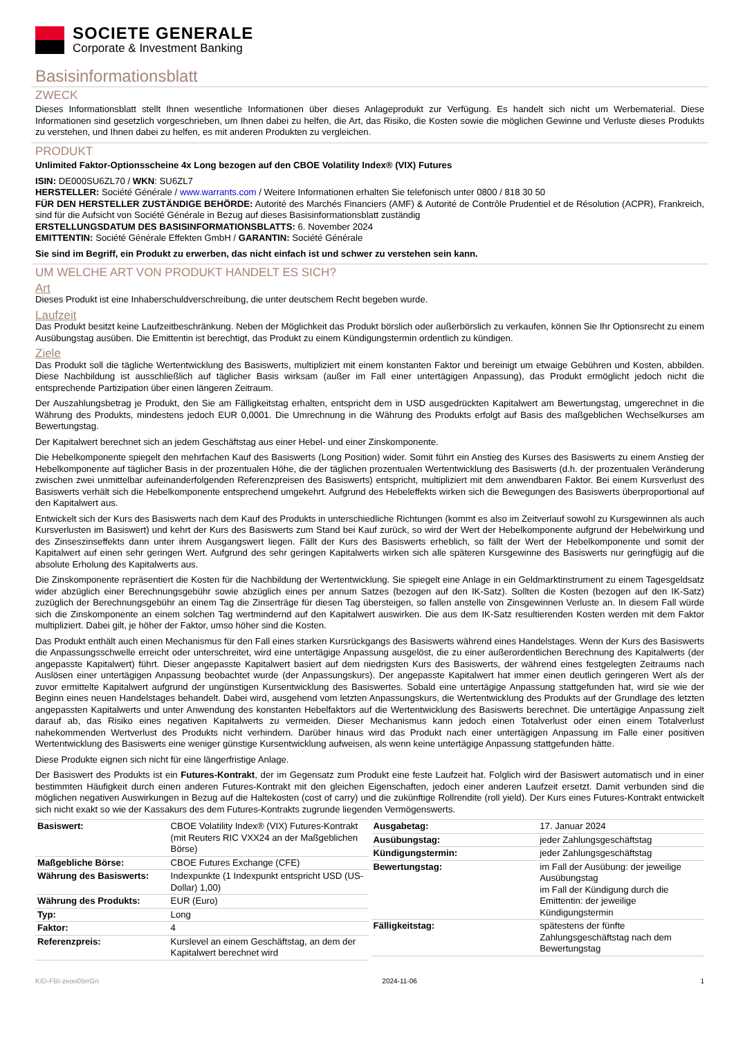SOCIETE GENERALE
Corporate & Investment Banking
Basisinformationsblatt
ZWECK
Dieses Informationsblatt stellt Ihnen wesentliche Informationen über dieses Anlageprodukt zur Verfügung. Es handelt sich nicht um Werbematerial. Diese Informationen sind gesetzlich vorgeschrieben, um Ihnen dabei zu helfen, die Art, das Risiko, die Kosten sowie die möglichen Gewinne und Verluste dieses Produkts zu verstehen, und Ihnen dabei zu helfen, es mit anderen Produkten zu vergleichen.
PRODUKT
Unlimited Faktor-Optionsscheine 4x Long bezogen auf den CBOE Volatility Index® (VIX) Futures
ISIN: DE000SU6ZL70 / WKN: SU6ZL7
HERSTELLER: Société Générale / www.warrants.com / Weitere Informationen erhalten Sie telefonisch unter 0800 / 818 30 50
FÜR DEN HERSTELLER ZUSTÄNDIGE BEHÖRDE: Autorité des Marchés Financiers (AMF) & Autorité de Contrôle Prudentiel et de Résolution (ACPR), Frankreich, sind für die Aufsicht von Société Générale in Bezug auf dieses Basisinformationsblatt zuständig
ERSTELLUNGSDATUM DES BASISINFORMATIONSBLATTS: 6. November 2024
EMITTENTIN: Société Générale Effekten GmbH / GARANTIN: Société Générale
Sie sind im Begriff, ein Produkt zu erwerben, das nicht einfach ist und schwer zu verstehen sein kann.
UM WELCHE ART VON PRODUKT HANDELT ES SICH?
Art
Dieses Produkt ist eine Inhaberschuldverschreibung, die unter deutschem Recht begeben wurde.
Laufzeit
Das Produkt besitzt keine Laufzeitbeschränkung. Neben der Möglichkeit das Produkt börslich oder außerbörslich zu verkaufen, können Sie Ihr Optionsrecht zu einem Ausübungstag ausüben. Die Emittentin ist berechtigt, das Produkt zu einem Kündigungstermin ordentlich zu kündigen.
Ziele
Das Produkt soll die tägliche Wertentwicklung des Basiswerts, multipliziert mit einem konstanten Faktor und bereinigt um etwaige Gebühren und Kosten, abbilden. Diese Nachbildung ist ausschließlich auf täglicher Basis wirksam (außer im Fall einer untertägigen Anpassung), das Produkt ermöglicht jedoch nicht die entsprechende Partizipation über einen längeren Zeitraum.
Der Auszahlungsbetrag je Produkt, den Sie am Fälligkeitstag erhalten, entspricht dem in USD ausgedrückten Kapitalwert am Bewertungstag, umgerechnet in die Währung des Produkts, mindestens jedoch EUR 0,0001. Die Umrechnung in die Währung des Produkts erfolgt auf Basis des maßgeblichen Wechselkurses am Bewertungstag.
Der Kapitalwert berechnet sich an jedem Geschäftstag aus einer Hebel- und einer Zinskomponente.
Die Hebelkomponente spiegelt den mehrfachen Kauf des Basiswerts (Long Position) wider. Somit führt ein Anstieg des Kurses des Basiswerts zu einem Anstieg der Hebelkomponente auf täglicher Basis in der prozentualen Höhe, die der täglichen prozentualen Wertentwicklung des Basiswerts (d.h. der prozentualen Veränderung zwischen zwei unmittelbar aufeinanderfolgenden Referenzpreisen des Basiswerts) entspricht, multipliziert mit dem anwendbaren Faktor. Bei einem Kursverlust des Basiswerts verhält sich die Hebelkomponente entsprechend umgekehrt. Aufgrund des Hebeleffekts wirken sich die Bewegungen des Basiswerts überproportional auf den Kapitalwert aus.
Entwickelt sich der Kurs des Basiswerts nach dem Kauf des Produkts in unterschiedliche Richtungen (kommt es also im Zeitverlauf sowohl zu Kursgewinnen als auch Kursverlusten im Basiswert) und kehrt der Kurs des Basiswerts zum Stand bei Kauf zurück, so wird der Wert der Hebelkomponente aufgrund der Hebelwirkung und des Zinseszinseffekts dann unter ihrem Ausgangswert liegen. Fällt der Kurs des Basiswerts erheblich, so fällt der Wert der Hebelkomponente und somit der Kapitalwert auf einen sehr geringen Wert. Aufgrund des sehr geringen Kapitalwerts wirken sich alle späteren Kursgewinne des Basiswerts nur geringfügig auf die absolute Erholung des Kapitalwerts aus.
Die Zinskomponente repräsentiert die Kosten für die Nachbildung der Wertentwicklung. Sie spiegelt eine Anlage in ein Geldmarktinstrument zu einem Tagesgeldsatz wider abzüglich einer Berechnungsgebühr sowie abzüglich eines per annum Satzes (bezogen auf den IK-Satz). Sollten die Kosten (bezogen auf den IK-Satz) zuzüglich der Berechnungsgebühr an einem Tag die Zinserträge für diesen Tag übersteigen, so fallen anstelle von Zinsgewinnen Verluste an. In diesem Fall würde sich die Zinskomponente an einem solchen Tag wertmindernd auf den Kapitalwert auswirken. Die aus dem IK-Satz resultierenden Kosten werden mit dem Faktor multipliziert. Dabei gilt, je höher der Faktor, umso höher sind die Kosten.
Das Produkt enthält auch einen Mechanismus für den Fall eines starken Kursrückgangs des Basiswerts während eines Handelstages. Wenn der Kurs des Basiswerts die Anpassungsschwelle erreicht oder unterschreitet, wird eine untertägige Anpassung ausgelöst, die zu einer außerordentlichen Berechnung des Kapitalwerts (der angepasste Kapitalwert) führt. Dieser angepasste Kapitalwert basiert auf dem niedrigsten Kurs des Basiswerts, der während eines festgelegten Zeitraums nach Auslösen einer untertägigen Anpassung beobachtet wurde (der Anpassungskurs). Der angepasste Kapitalwert hat immer einen deutlich geringeren Wert als der zuvor ermittelte Kapitalwert aufgrund der ungünstigen Kursentwicklung des Basiswertes. Sobald eine untertägige Anpassung stattgefunden hat, wird sie wie der Beginn eines neuen Handelstages behandelt. Dabei wird, ausgehend vom letzten Anpassungskurs, die Wertentwicklung des Produkts auf der Grundlage des letzten angepassten Kapitalwerts und unter Anwendung des konstanten Hebelfaktors auf die Wertentwicklung des Basiswerts berechnet. Die untertägige Anpassung zielt darauf ab, das Risiko eines negativen Kapitalwerts zu vermeiden. Dieser Mechanismus kann jedoch einen Totalverlust oder einen einem Totalverlust nahekommenden Wertverlust des Produkts nicht verhindern. Darüber hinaus wird das Produkt nach einer untertägigen Anpassung im Falle einer positiven Wertentwicklung des Basiswerts eine weniger günstige Kursentwicklung aufweisen, als wenn keine untertägige Anpassung stattgefunden hätte.
Diese Produkte eignen sich nicht für eine längerfristige Anlage.
Der Basiswert des Produkts ist ein Futures-Kontrakt, der im Gegensatz zum Produkt eine feste Laufzeit hat. Folglich wird der Basiswert automatisch und in einer bestimmten Häufigkeit durch einen anderen Futures-Kontrakt mit den gleichen Eigenschaften, jedoch einer anderen Laufzeit ersetzt. Damit verbunden sind die möglichen negativen Auswirkungen in Bezug auf die Haltekosten (cost of carry) und die zukünftige Rollrendite (roll yield). Der Kurs eines Futures-Kontrakt entwickelt sich nicht exakt so wie der Kassakurs des dem Futures-Kontrakts zugrunde liegenden Vermögenswerts.
| Basiswert: | CBOE Volatility Index® (VIX) Futures-Kontrakt (mit Reuters RIC VXX24 an der Maßgeblichen Börse) |
| Maßgebliche Börse: | CBOE Futures Exchange (CFE) |
| Währung des Basiswerts: | Indexpunkte (1 Indexpunkt entspricht USD (US-Dollar) 1,00) |
| Währung des Produkts: | EUR (Euro) |
| Typ: | Long |
| Faktor: | 4 |
| Referenzpreis: | Kurslevel an einem Geschäftstag, an dem der Kapitalwert berechnet wird |
| Ausgabetag: | 17. Januar 2024 |
| Ausübungstag: | jeder Zahlungsgeschäftstag |
| Kündigungstermin: | jeder Zahlungsgeschäftstag |
| Bewertungstag: | im Fall der Ausübung: der jeweilige Ausübungstag im Fall der Kündigung durch die Emittentin: der jeweilige Kündigungstermin |
| Fälligkeitstag: | spätestens der fünfte Zahlungsgeschäftstag nach dem Bewertungstag |
KID-FBI-zeoo05rrGn 2024-11-06 1